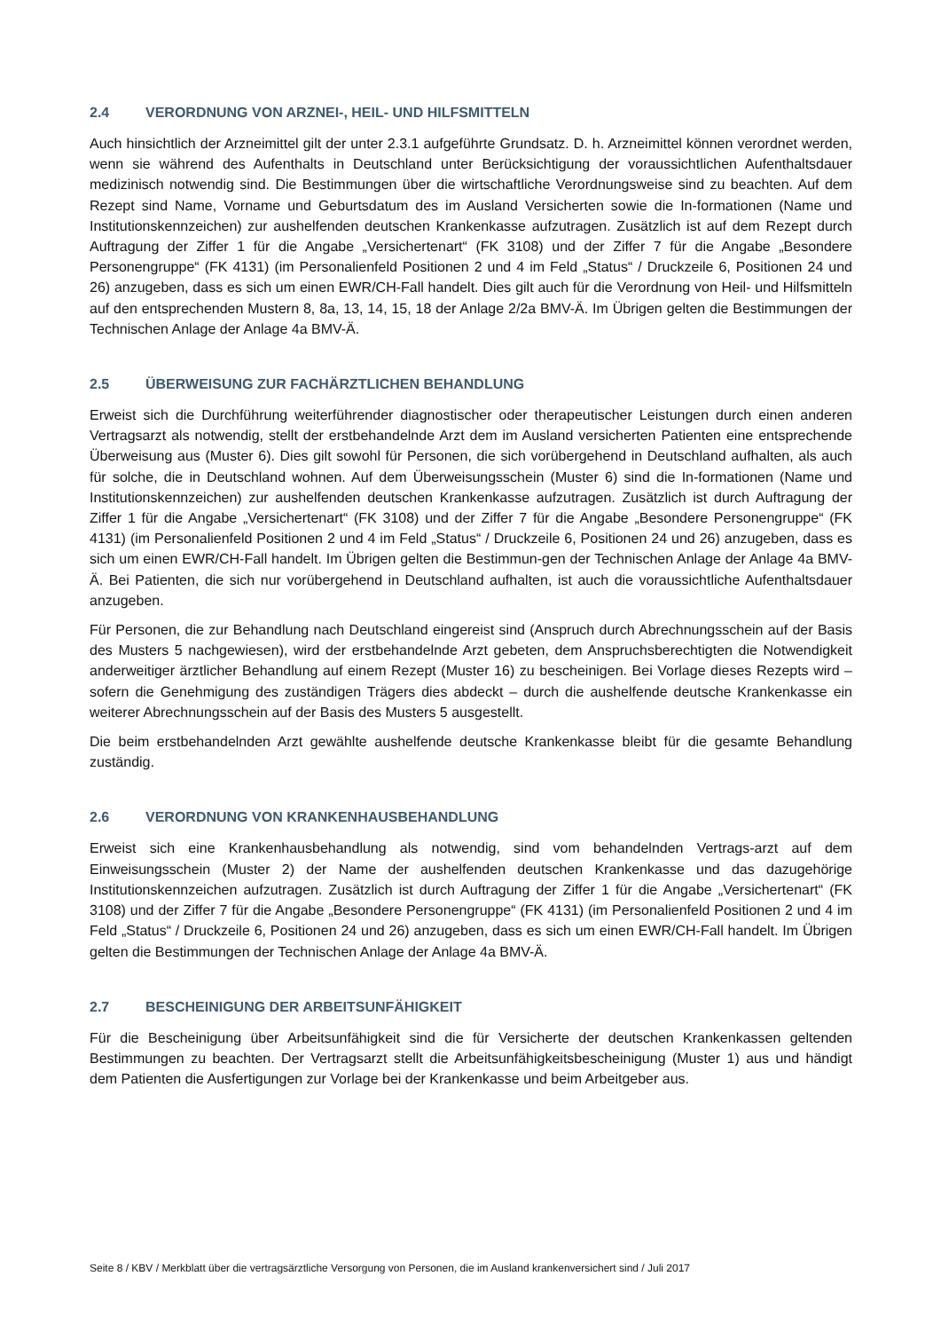2.4 VERORDNUNG VON ARZNEI-, HEIL- UND HILFSMITTELN
Auch hinsichtlich der Arzneimittel gilt der unter 2.3.1 aufgeführte Grundsatz. D. h. Arzneimittel können verordnet werden, wenn sie während des Aufenthalts in Deutschland unter Berücksichtigung der voraussichtlichen Aufenthaltsdauer medizinisch notwendig sind. Die Bestimmungen über die wirtschaftliche Verordnungsweise sind zu beachten. Auf dem Rezept sind Name, Vorname und Geburtsdatum des im Ausland Versicherten sowie die In-formationen (Name und Institutionskennzeichen) zur aushelfenden deutschen Krankenkasse aufzutragen. Zusätzlich ist auf dem Rezept durch Auftragung der Ziffer 1 für die Angabe „Versichertenart“ (FK 3108) und der Ziffer 7 für die Angabe „Besondere Personengruppe“ (FK 4131) (im Personalienfeld Positionen 2 und 4 im Feld „Status“ / Druckzeile 6, Positionen 24 und 26) anzugeben, dass es sich um einen EWR/CH-Fall handelt. Dies gilt auch für die Verordnung von Heil- und Hilfsmitteln auf den entsprechenden Mustern 8, 8a, 13, 14, 15, 18 der Anlage 2/2a BMV-Ä. Im Übrigen gelten die Bestimmungen der Technischen Anlage der Anlage 4a BMV-Ä.
2.5 ÜBERWEISUNG ZUR FACHÄRZTLICHEN BEHANDLUNG
Erweist sich die Durchführung weiterführender diagnostischer oder therapeutischer Leistungen durch einen anderen Vertragsarzt als notwendig, stellt der erstbehandelnde Arzt dem im Ausland versicherten Patienten eine entsprechende Überweisung aus (Muster 6). Dies gilt sowohl für Personen, die sich vorübergehend in Deutschland aufhalten, als auch für solche, die in Deutschland wohnen. Auf dem Überweisungsschein (Muster 6) sind die In-formationen (Name und Institutionskennzeichen) zur aushelfenden deutschen Krankenkasse aufzutragen. Zusätzlich ist durch Auftragung der Ziffer 1 für die Angabe „Versichertenart“ (FK 3108) und der Ziffer 7 für die Angabe „Besondere Personengruppe“ (FK 4131) (im Personalienfeld Positionen 2 und 4 im Feld „Status“ / Druckzeile 6, Positionen 24 und 26) anzugeben, dass es sich um einen EWR/CH-Fall handelt. Im Übrigen gelten die Bestimmun-gen der Technischen Anlage der Anlage 4a BMV-Ä. Bei Patienten, die sich nur vorübergehend in Deutschland aufhalten, ist auch die voraussichtliche Aufenthaltsdauer anzugeben.
Für Personen, die zur Behandlung nach Deutschland eingereist sind (Anspruch durch Abrechnungsschein auf der Basis des Musters 5 nachgewiesen), wird der erstbehandelnde Arzt gebeten, dem Anspruchsberechtigten die Notwendigkeit anderweitiger ärztlicher Behandlung auf einem Rezept (Muster 16) zu bescheinigen. Bei Vorlage dieses Rezepts wird – sofern die Genehmigung des zuständigen Trägers dies abdeckt – durch die aushelfende deutsche Krankenkasse ein weiterer Abrechnungsschein auf der Basis des Musters 5 ausgestellt.
Die beim erstbehandelnden Arzt gewählte aushelfende deutsche Krankenkasse bleibt für die gesamte Behandlung zuständig.
2.6 VERORDNUNG VON KRANKENHAUSBEHANDLUNG
Erweist sich eine Krankenhausbehandlung als notwendig, sind vom behandelnden Vertrags-arzt auf dem Einweisungsschein (Muster 2) der Name der aushelfenden deutschen Krankenkasse und das dazugehörige Institutionskennzeichen aufzutragen. Zusätzlich ist durch Auftragung der Ziffer 1 für die Angabe „Versichertenart“ (FK 3108) und der Ziffer 7 für die Angabe „Besondere Personengruppe“ (FK 4131) (im Personalienfeld Positionen 2 und 4 im Feld „Status“ / Druckzeile 6, Positionen 24 und 26) anzugeben, dass es sich um einen EWR/CH-Fall handelt. Im Übrigen gelten die Bestimmungen der Technischen Anlage der Anlage 4a BMV-Ä.
2.7 BESCHEINIGUNG DER ARBEITSUNFÄHIGKEIT
Für die Bescheinigung über Arbeitsunfähigkeit sind die für Versicherte der deutschen Krankenkassen geltenden Bestimmungen zu beachten. Der Vertragsarzt stellt die Arbeitsunfähigkeitsbescheinigung (Muster 1) aus und händigt dem Patienten die Ausfertigungen zur Vorlage bei der Krankenkasse und beim Arbeitgeber aus.
Seite 8 / KBV / Merkblatt über die vertragsärztliche Versorgung von Personen, die im Ausland krankenversichert sind / Juli 2017